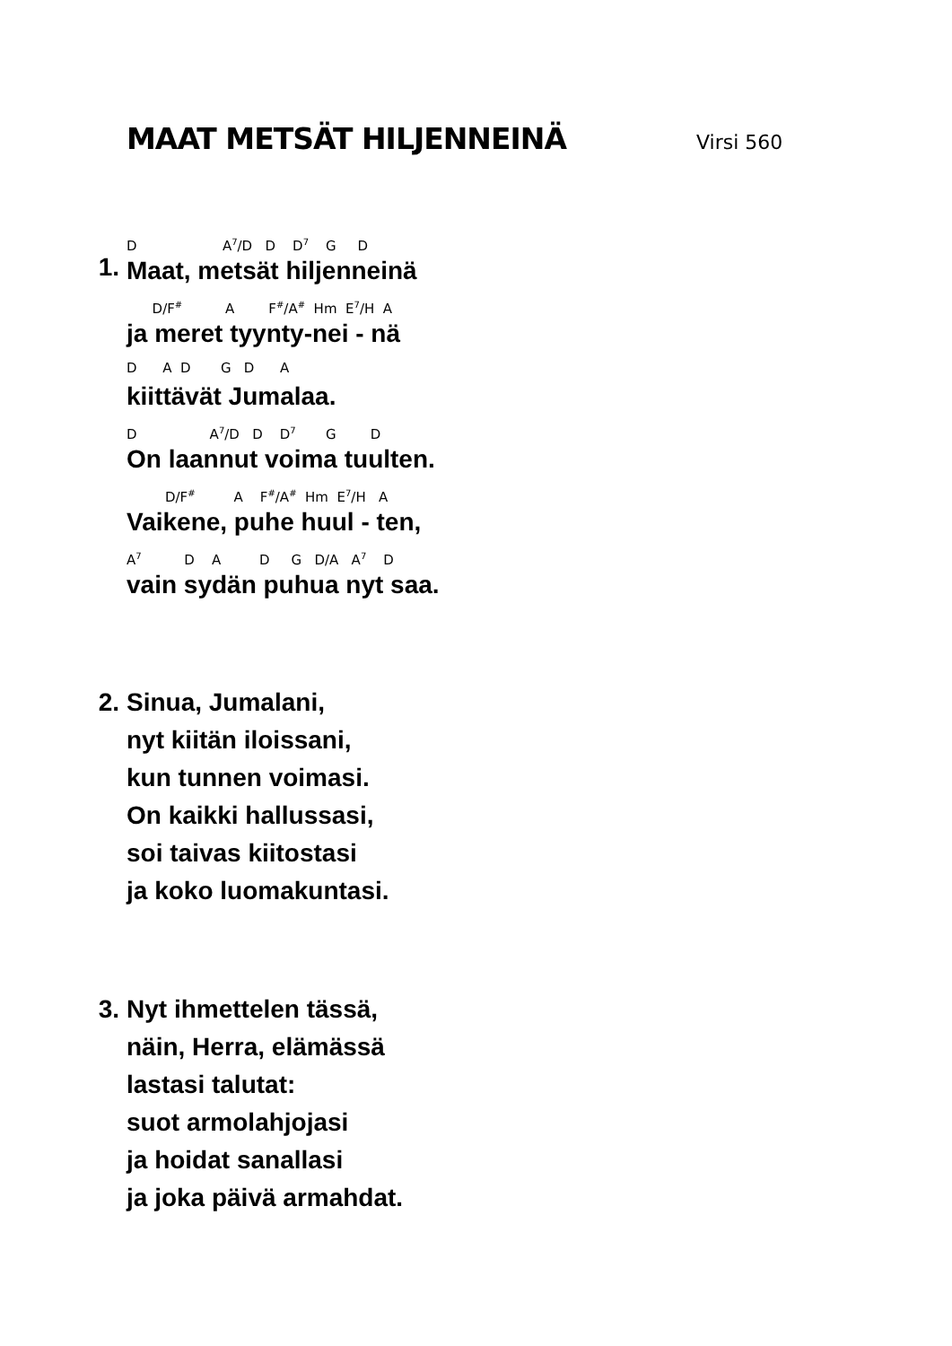MAAT METSÄT HILJENNEINÄ Virsi 560
1.
D A<sup>7</sup>/D D D<sup>7</sup> G D
Maat, metsät hiljenneinä
D/F<sup>#</sup> A F<sup>#</sup>/A<sup>#</sup> Hm E<sup>7</sup>/H A
ja meret tyynty-nei - nä
D A D G D A
kiittävät Jumalaa.
D A<sup>7</sup>/D D D<sup>7</sup> G D
On laannut voima tuulten.
D/F<sup>#</sup> A F<sup>#</sup>/A<sup>#</sup> Hm E<sup>7</sup>/H A
Vaikene, puhe huul - ten,
A<sup>7</sup> D A D G D/A A<sup>7</sup> D
vain sydän puhua nyt saa.
2. Sinua, Jumalani,
nyt kiitän iloissani,
kun tunnen voimasi.
On kaikki hallussasi,
soi taivas kiitostasi
ja koko luomakuntasi.
3. Nyt ihmettelen tässä,
näin, Herra, elämässä
lastasi talutat:
suot armolahjojasi
ja hoidat sanallasi
ja joka päivä armahdat.